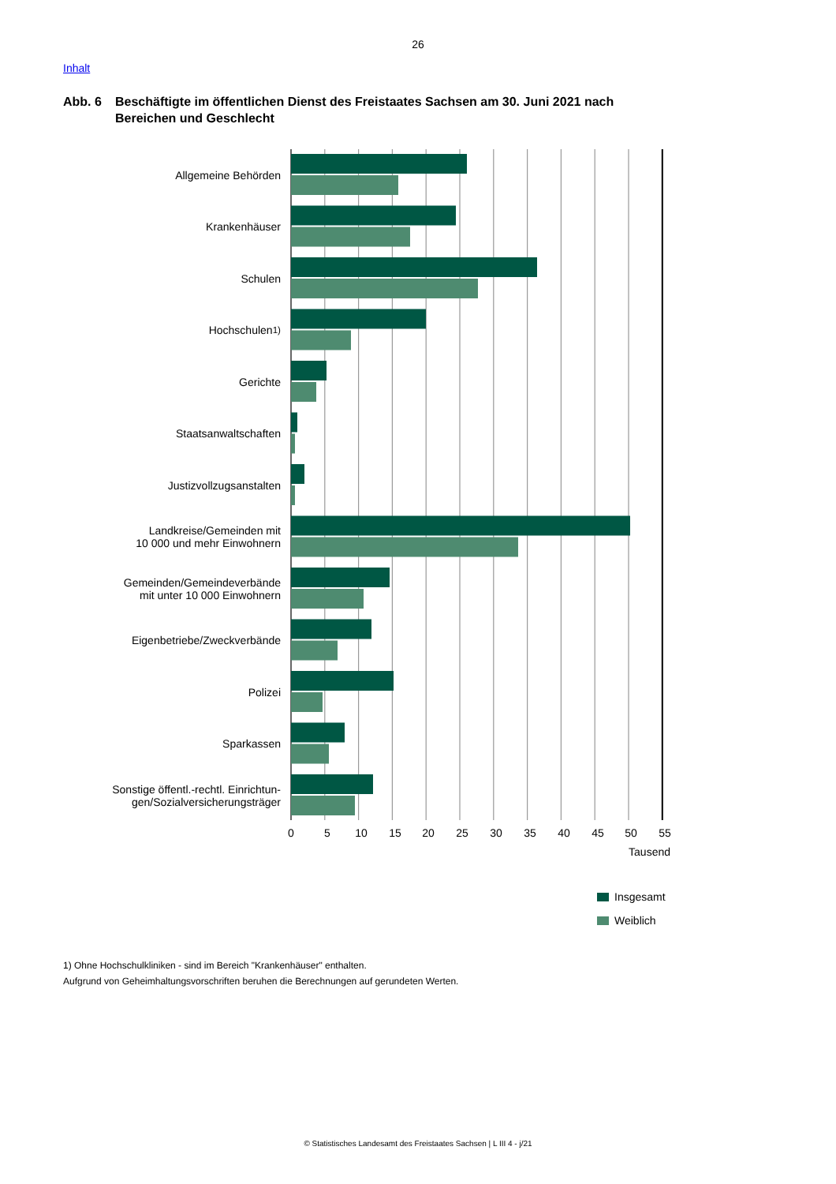26
Inhalt
Abb. 6 Beschäftigte im öffentlichen Dienst des Freistaates Sachsen am 30. Juni 2021 nach Bereichen und Geschlecht
Allgemeine Behörden
Krankenhäuser
Schulen
Hochschulen<sup>1)</sup>
Gerichte
Staatsanwaltschaften
Justizvollzugsanstalten
Landkreise/Gemeinden mit
10 000 und mehr Einwohnern
Gemeinden/Gemeindeverbände
mit unter 10 000 Einwohnern
Eigenbetriebe/Zweckverbände
Polizei
Sparkassen
Sonstige öffentl.-rechtl. Einrichtun-
gen/Sozialversicherungsträger
0
5
10
15
20
25
30
35
40
45
50
55
Tausend
Insgesamt
Weiblich
1) Ohne Hochschulkliniken - sind im Bereich "Krankenhäuser" enthalten.
Aufgrund von Geheimhaltungsvorschriften beruhen die Berechnungen auf gerundeten Werten.
© Statistisches Landesamt des Freistaates Sachsen | L III 4 - j/21